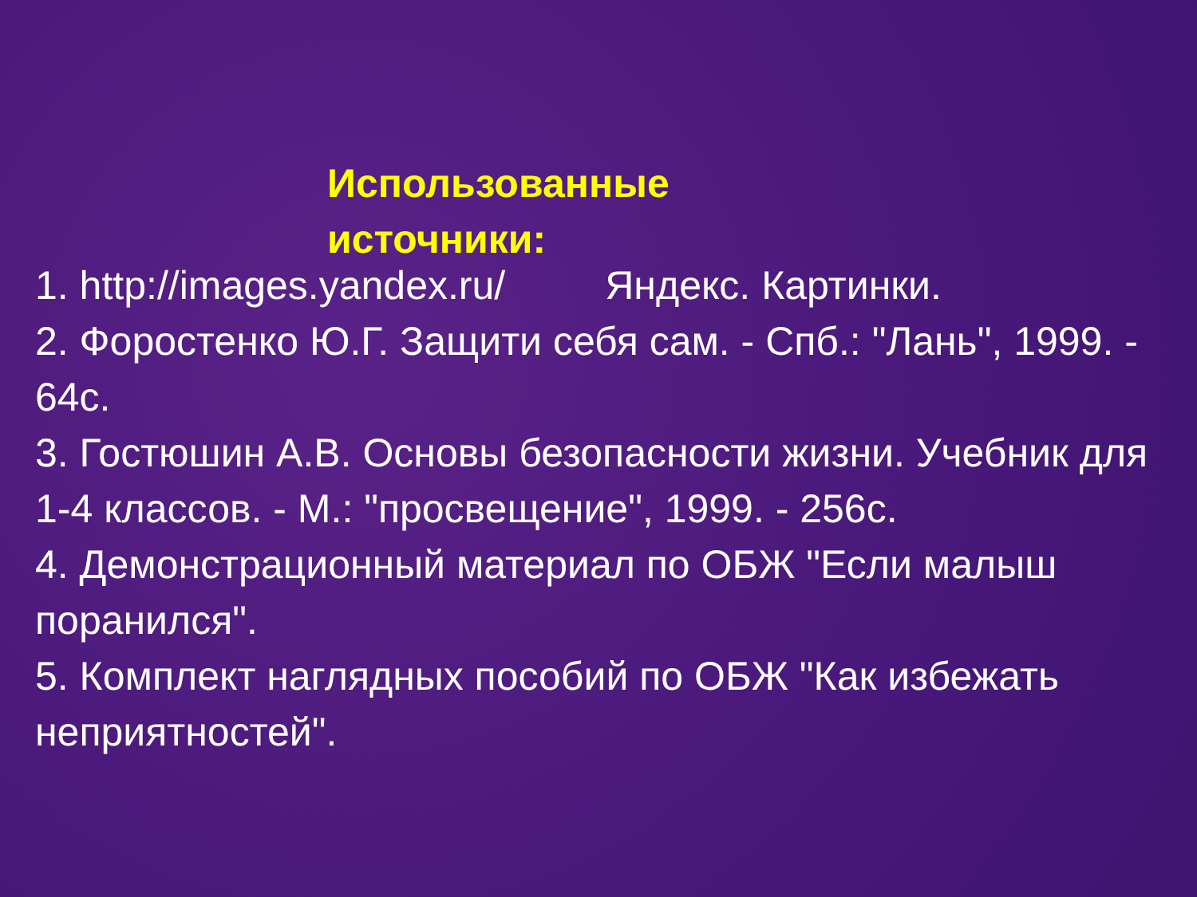Использованные источники:
1. http://images.yandex.ru/ Яндекс. Картинки.
2. Форостенко Ю.Г. Защити себя сам. - Спб.: "Лань", 1999. - 64с.
3. Гостюшин А.В. Основы безопасности жизни. Учебник для 1-4 классов. - М.: "просвещение", 1999. - 256с.
4. Демонстрационный материал по ОБЖ "Если малыш поранился".
5. Комплект наглядных пособий по ОБЖ "Как избежать неприятностей".